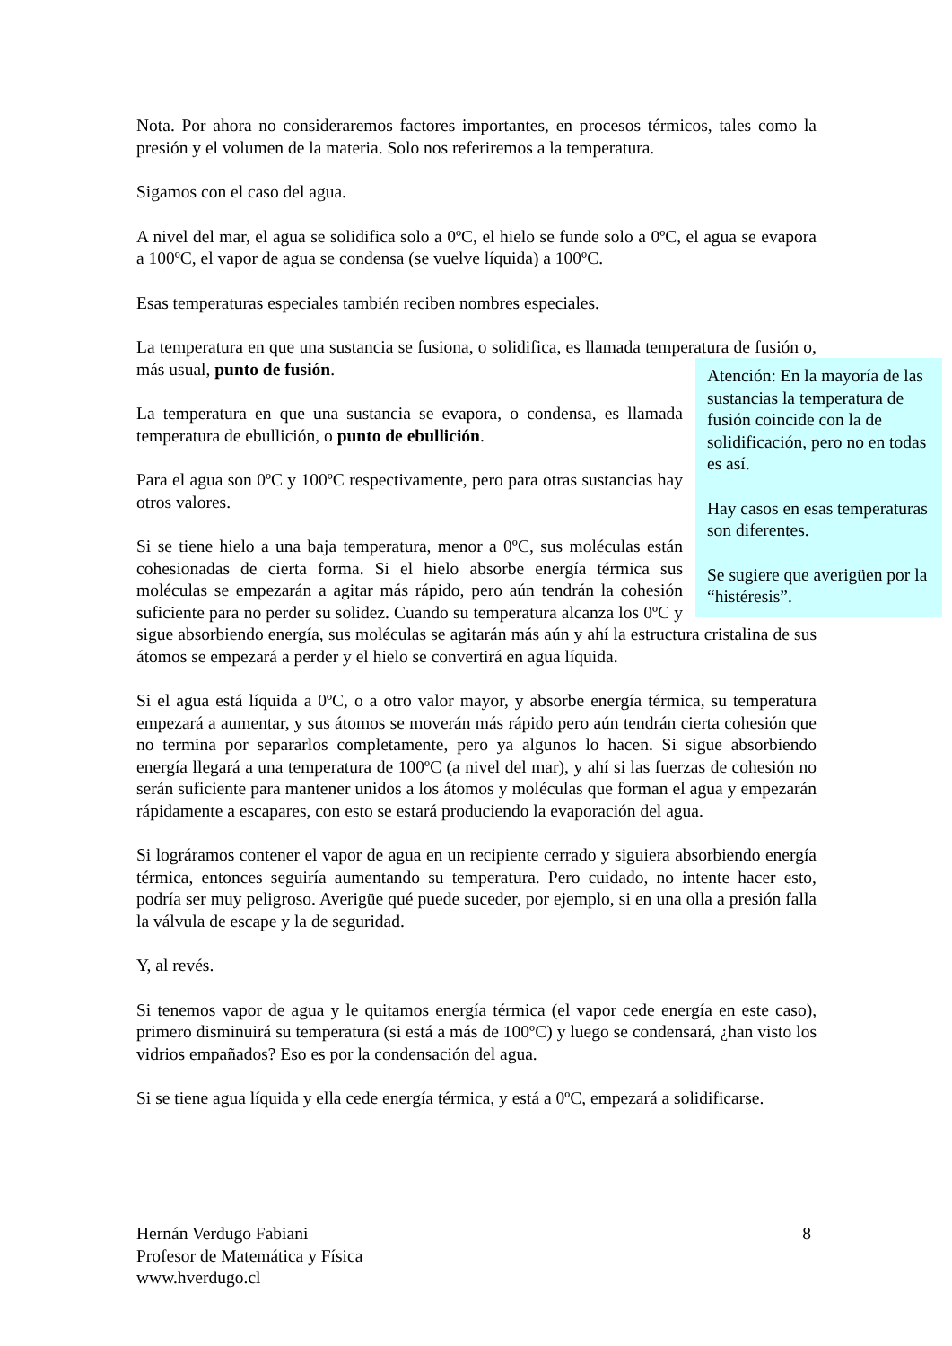Nota. Por ahora no consideraremos factores importantes, en procesos térmicos, tales como la presión y el volumen de la materia. Solo nos referiremos a la temperatura.
Sigamos con el caso del agua.
A nivel del mar, el agua se solidifica solo a 0ºC, el hielo se funde solo a 0ºC, el agua se evapora a 100ºC, el vapor de agua se condensa (se vuelve líquida) a 100ºC.
Esas temperaturas especiales también reciben nombres especiales.
La temperatura en que una sustancia se fusiona, o solidifica, es llamada temperatura de fusión o, más usual, punto de fusión.
Atención: En la mayoría de las sustancias la temperatura de fusión coincide con la de solidificación, pero no en todas es así.
Hay casos en esas temperaturas son diferentes.
Se sugiere que averigüen por la “histéresis”.
La temperatura en que una sustancia se evapora, o condensa, es llamada temperatura de ebullición, o punto de ebullición.
Para el agua son 0ºC y 100ºC respectivamente, pero para otras sustancias hay otros valores.
Si se tiene hielo a una baja temperatura, menor a 0ºC, sus moléculas están cohesionadas de cierta forma. Si el hielo absorbe energía térmica sus moléculas se empezarán a agitar más rápido, pero aún tendrán la cohesión suficiente para no perder su solidez. Cuando su temperatura alcanza los 0ºC y sigue absorbiendo energía, sus moléculas se agitarán más aún y ahí la estructura cristalina de sus átomos se empezará a perder y el hielo se convertirá en agua líquida.
Si el agua está líquida a 0ºC, o a otro valor mayor, y absorbe energía térmica, su temperatura empezará a aumentar, y sus átomos se moverán más rápido pero aún tendrán cierta cohesión que no termina por separarlos completamente, pero ya algunos lo hacen. Si sigue absorbiendo energía llegará a una temperatura de 100ºC (a nivel del mar), y ahí si las fuerzas de cohesión no serán suficiente para mantener unidos a los átomos y moléculas que forman el agua y empezarán rápidamente a escapares, con esto se estará produciendo la evaporación del agua.
Si lográramos contener el vapor de agua en un recipiente cerrado y siguiera absorbiendo energía térmica, entonces seguiría aumentando su temperatura. Pero cuidado, no intente hacer esto, podría ser muy peligroso. Averigüe qué puede suceder, por ejemplo, si en una olla a presión falla la válvula de escape y la de seguridad.
Y, al revés.
Si tenemos vapor de agua y le quitamos energía térmica (el vapor cede energía en este caso), primero disminuirá su temperatura (si está a más de 100ºC) y luego se condensará, ¿han visto los vidrios empañados? Eso es por la condensación del agua.
Si se tiene agua líquida y ella cede energía térmica, y está a 0ºC, empezará a solidificarse.
Hernán Verdugo Fabiani 8
Profesor de Matemática y Física
www.hverdugo.cl